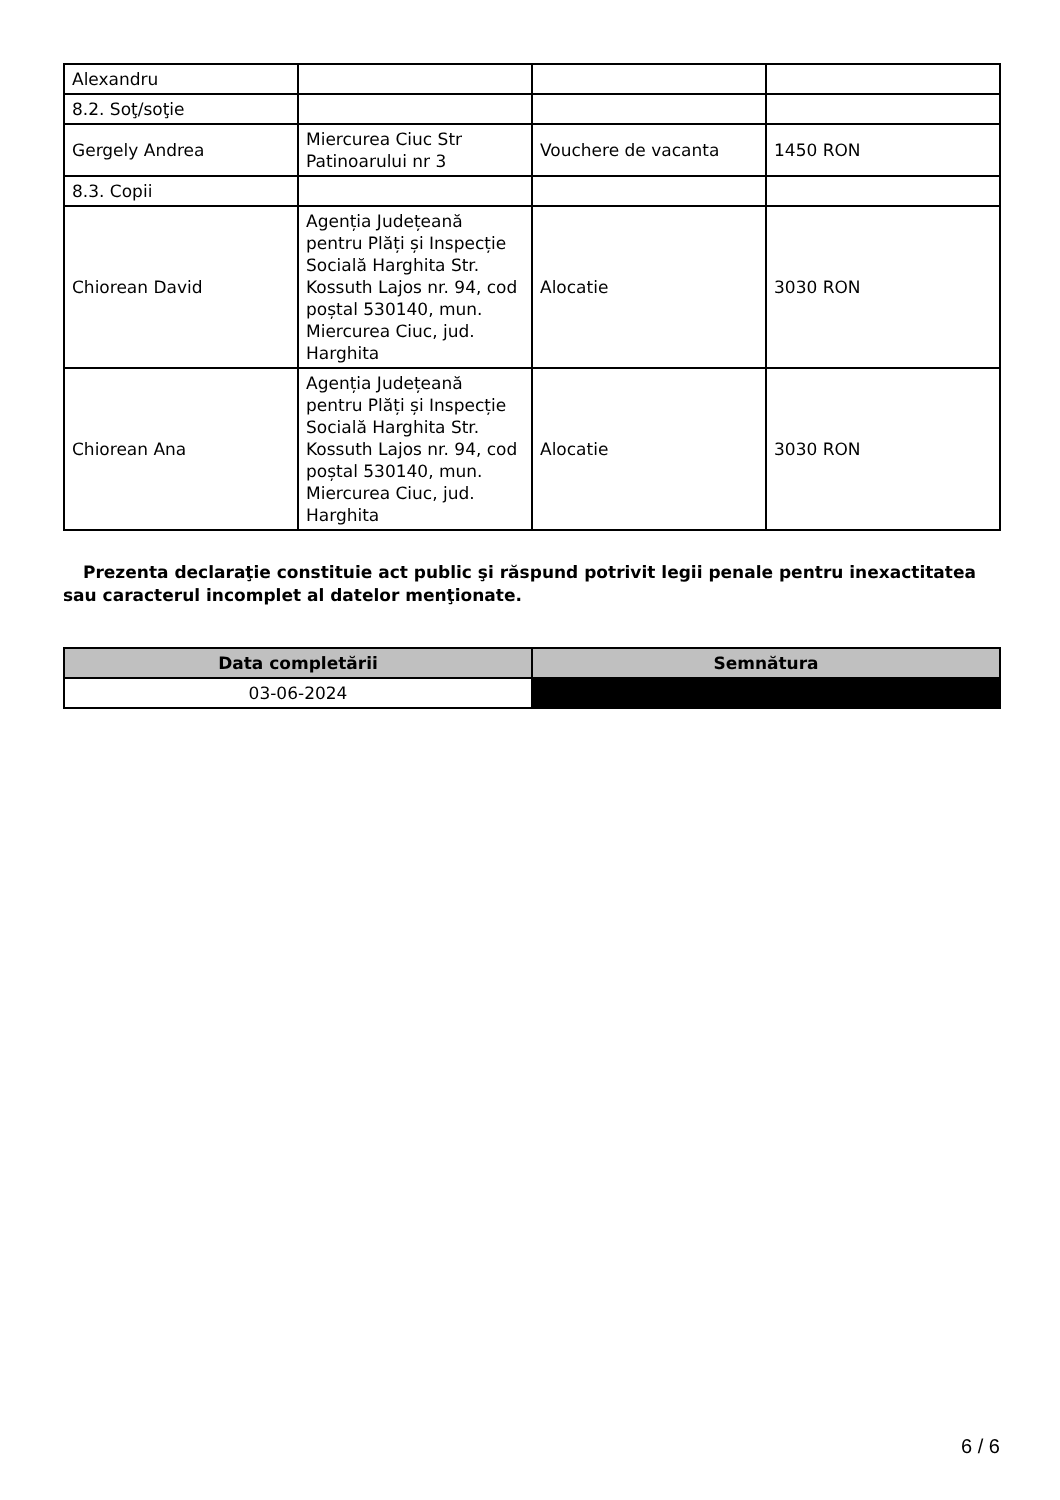| Alexandru | | | |
| 8.2. Soţ/soţie | | | |
| Gergely Andrea | Miercurea Ciuc Str Patinoarului nr 3 | Vouchere de vacanta | 1450 RON |
| 8.3. Copii | | | |
| Chiorean David | Agenția Județeană pentru Plăți și Inspecție Socială Harghita Str. Kossuth Lajos nr. 94, cod poștal 530140, mun. Miercurea Ciuc, jud. Harghita | Alocatie | 3030 RON |
| Chiorean Ana | Agenția Județeană pentru Plăți și Inspecție Socială Harghita Str. Kossuth Lajos nr. 94, cod poștal 530140, mun. Miercurea Ciuc, jud. Harghita | Alocatie | 3030 RON |
Prezenta declaraţie constituie act public şi răspund potrivit legii penale pentru inexactitatea sau caracterul incomplet al datelor menţionate.
| Data completării | Semnătura |
| --- | --- |
| 03-06-2024 | |
6 / 6